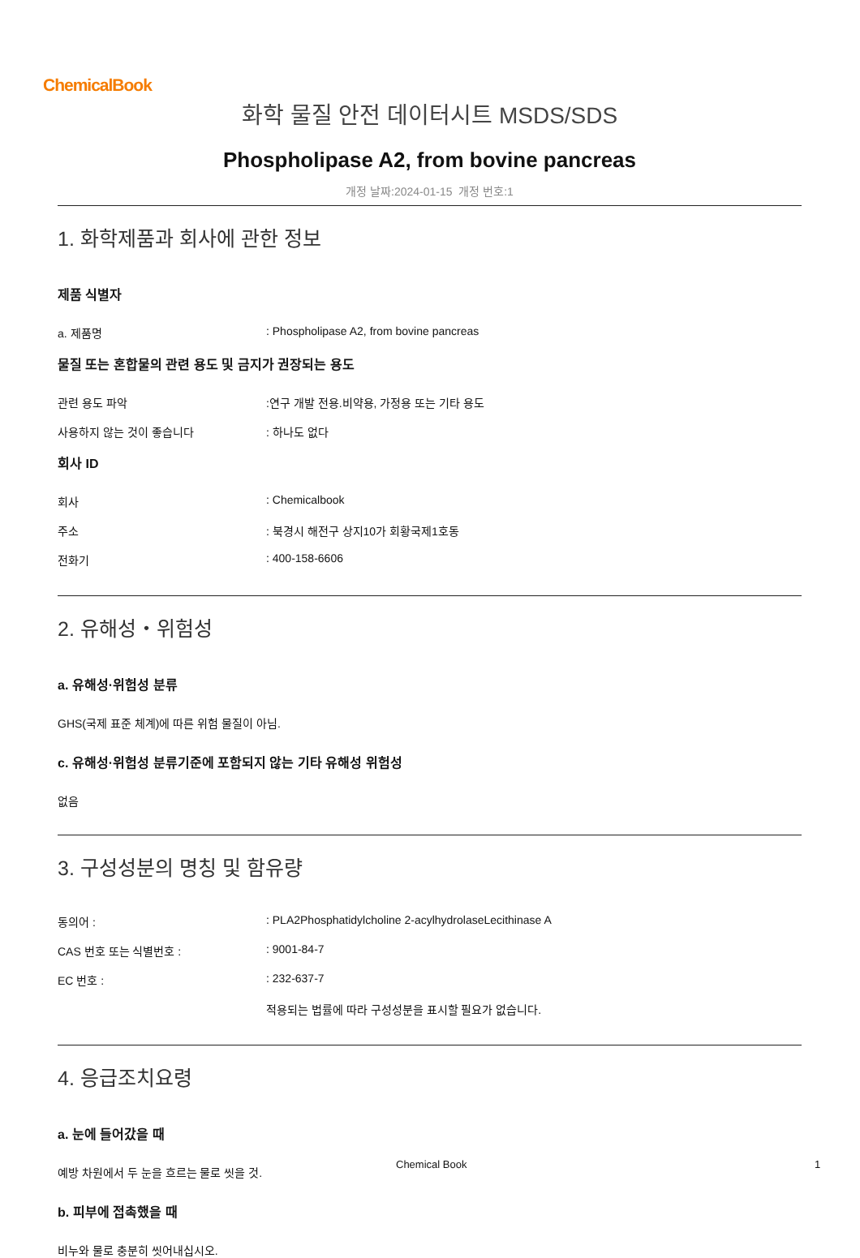ChemicalBook
화학 물질 안전 데이터시트 MSDS/SDS
Phospholipase A2, from bovine pancreas
개정 날짜:2024-01-15 개정 번호:1
1. 화학제품과 회사에 관한 정보
제품 식별자
a. 제품명 : Phospholipase A2, from bovine pancreas
물질 또는 혼합물의 관련 용도 및 금지가 권장되는 용도
관련 용도 파악 :연구 개발 전용.비약용, 가정용 또는 기타 용도
사용하지 않는 것이 좋습니다 : 하나도 없다
회사 ID
회사 : Chemicalbook
주소 : 북경시 해전구 상지10가 회황국제1호동
전화기 : 400-158-6606
2. 유해성・위험성
a. 유해성·위험성 분류
GHS(국제 표준 체계)에 따른 위험 물질이 아님.
c. 유해성·위험성 분류기준에 포함되지 않는 기타 유해성 위험성
없음
3. 구성성분의 명칭 및 함유량
동의어 : : PLA2Phosphatidylcholine 2-acylhydrolaseLecithinase A
CAS 번호 또는 식별번호 : : 9001-84-7
EC 번호 : : 232-637-7
적용되는 법률에 따라 구성성분을 표시할 필요가 없습니다.
4. 응급조치요령
a. 눈에 들어갔을 때
예방 차원에서 두 눈을 흐르는 물로 씻을 것.
b. 피부에 접촉했을 때
비누와 물로 충분히 씻어내십시오.
Chemical Book 1